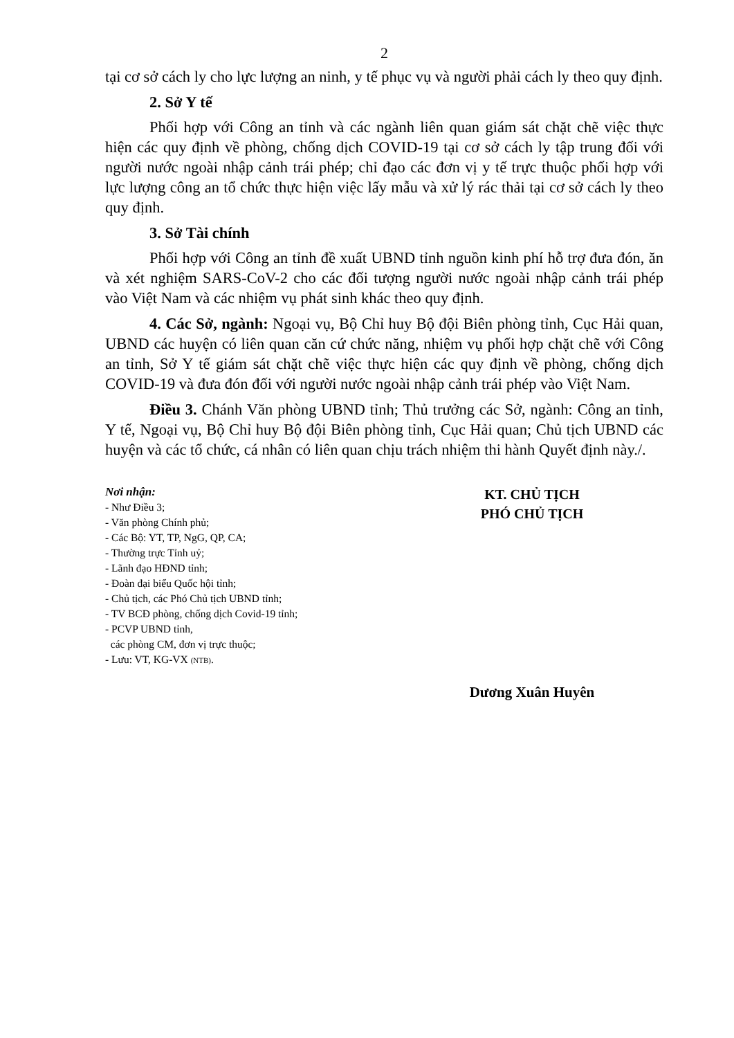2
tại cơ sở cách ly cho lực lượng an ninh, y tế phục vụ và người phải cách ly theo quy định.
2. Sở Y tế
Phối hợp với Công an tỉnh và các ngành liên quan giám sát chặt chẽ việc thực hiện các quy định về phòng, chống dịch COVID-19 tại cơ sở cách ly tập trung đối với người nước ngoài nhập cảnh trái phép; chỉ đạo các đơn vị y tế trực thuộc phối hợp với lực lượng công an tổ chức thực hiện việc lấy mẫu và xử lý rác thải tại cơ sở cách ly theo quy định.
3. Sở Tài chính
Phối hợp với Công an tỉnh đề xuất UBND tỉnh nguồn kinh phí hỗ trợ đưa đón, ăn và xét nghiệm SARS-CoV-2 cho các đối tượng người nước ngoài nhập cảnh trái phép vào Việt Nam và các nhiệm vụ phát sinh khác theo quy định.
4. Các Sở, ngành: Ngoại vụ, Bộ Chỉ huy Bộ đội Biên phòng tỉnh, Cục Hải quan, UBND các huyện có liên quan căn cứ chức năng, nhiệm vụ phối hợp chặt chẽ với Công an tỉnh, Sở Y tế giám sát chặt chẽ việc thực hiện các quy định về phòng, chống dịch COVID-19 và đưa đón đối với người nước ngoài nhập cảnh trái phép vào Việt Nam.
Điều 3. Chánh Văn phòng UBND tỉnh; Thủ trưởng các Sở, ngành: Công an tỉnh, Y tế, Ngoại vụ, Bộ Chỉ huy Bộ đội Biên phòng tỉnh, Cục Hải quan; Chủ tịch UBND các huyện và các tổ chức, cá nhân có liên quan chịu trách nhiệm thi hành Quyết định này./.
Nơi nhận:
- Như Điều 3;
- Văn phòng Chính phủ;
- Các Bộ: YT, TP, NgG, QP, CA;
- Thường trực Tỉnh uỷ;
- Lãnh đạo HĐND tỉnh;
- Đoàn đại biểu Quốc hội tỉnh;
- Chủ tịch, các Phó Chủ tịch UBND tỉnh;
- TV BCĐ phòng, chống dịch Covid-19 tỉnh;
- PCVP UBND tỉnh,
các phòng CM, đơn vị trực thuộc;
- Lưu: VT, KG-VX (NTB).
KT. CHỦ TỊCH
PHÓ CHỦ TỊCH
Dương Xuân Huyên